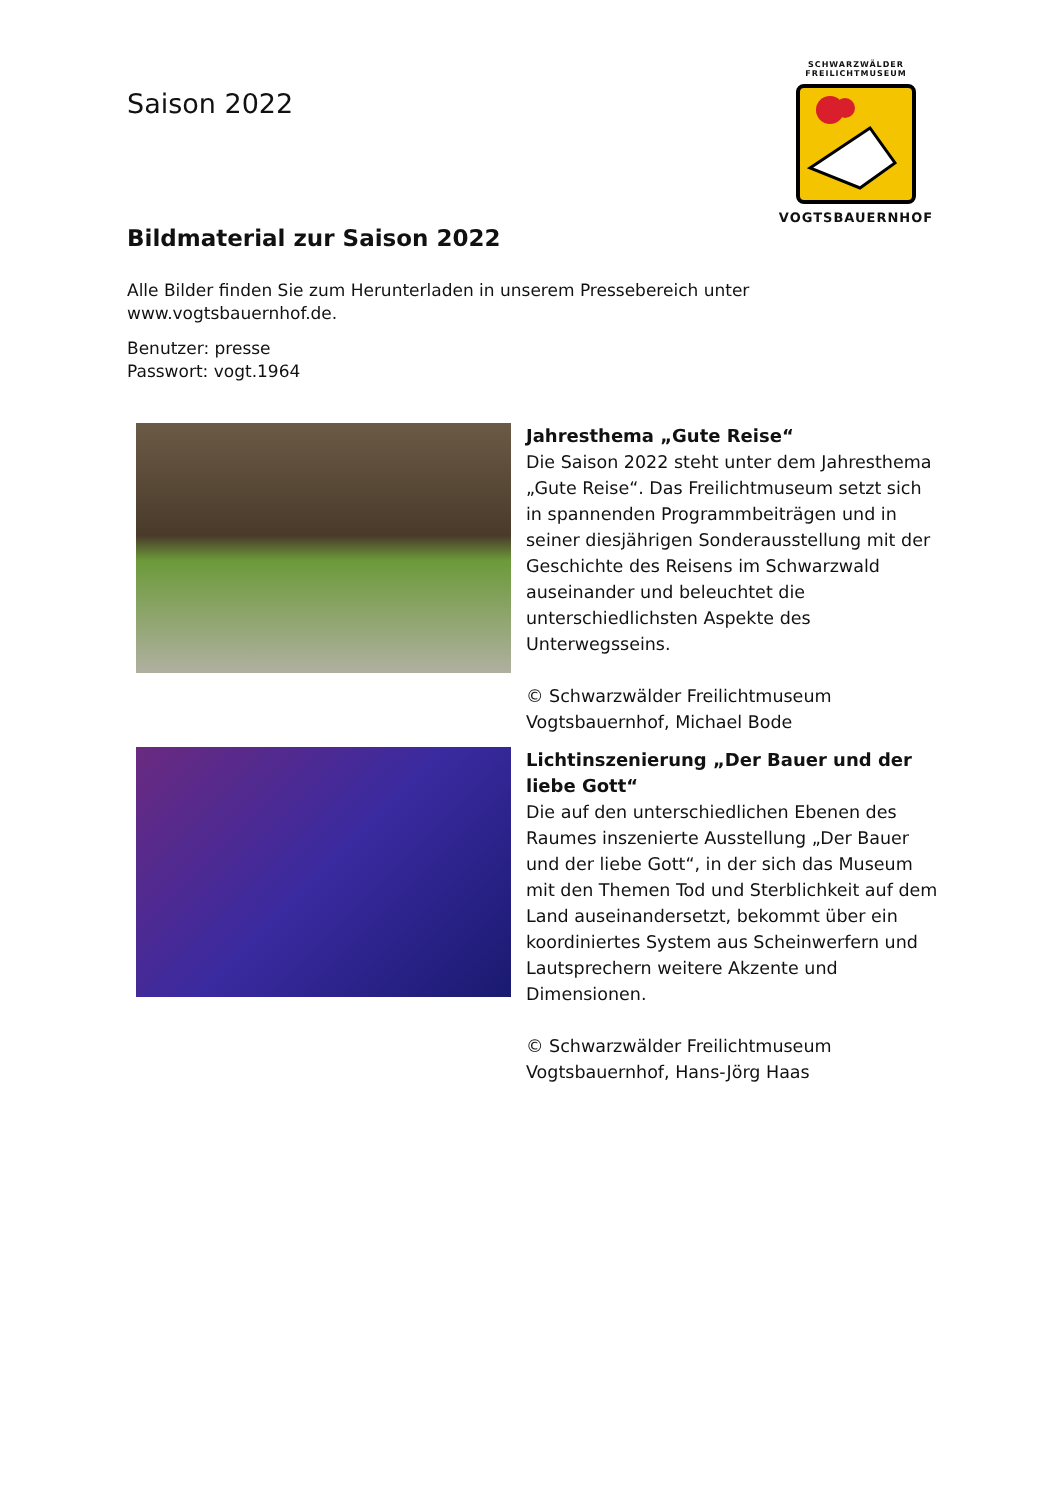Saison 2022
SCHWARZWÄLDER
FREILICHTMUSEUM
VOGTSBAUERNHOF
Bildmaterial zur Saison 2022
Alle Bilder finden Sie zum Herunterladen in unserem Pressebereich unter www.vogtsbauernhof.de.
Benutzer: presse
Passwort: vogt.1964
Jahresthema „Gute Reise“
Die Saison 2022 steht unter dem Jahresthema „Gute Reise“. Das Freilichtmuseum setzt sich in spannenden Programmbeiträgen und in seiner diesjährigen Sonderausstellung mit der Geschichte des Reisens im Schwarzwald auseinander und beleuchtet die unterschiedlichsten Aspekte des Unterwegsseins.
© Schwarzwälder Freilichtmuseum Vogtsbauernhof, Michael Bode
Lichtinszenierung „Der Bauer und der liebe Gott“
Die auf den unterschiedlichen Ebenen des Raumes inszenierte Ausstellung „Der Bauer und der liebe Gott“, in der sich das Museum mit den Themen Tod und Sterblichkeit auf dem Land auseinandersetzt, bekommt über ein koordiniertes System aus Scheinwerfern und Lautsprechern weitere Akzente und Dimensionen.
© Schwarzwälder Freilichtmuseum Vogtsbauernhof, Hans-Jörg Haas